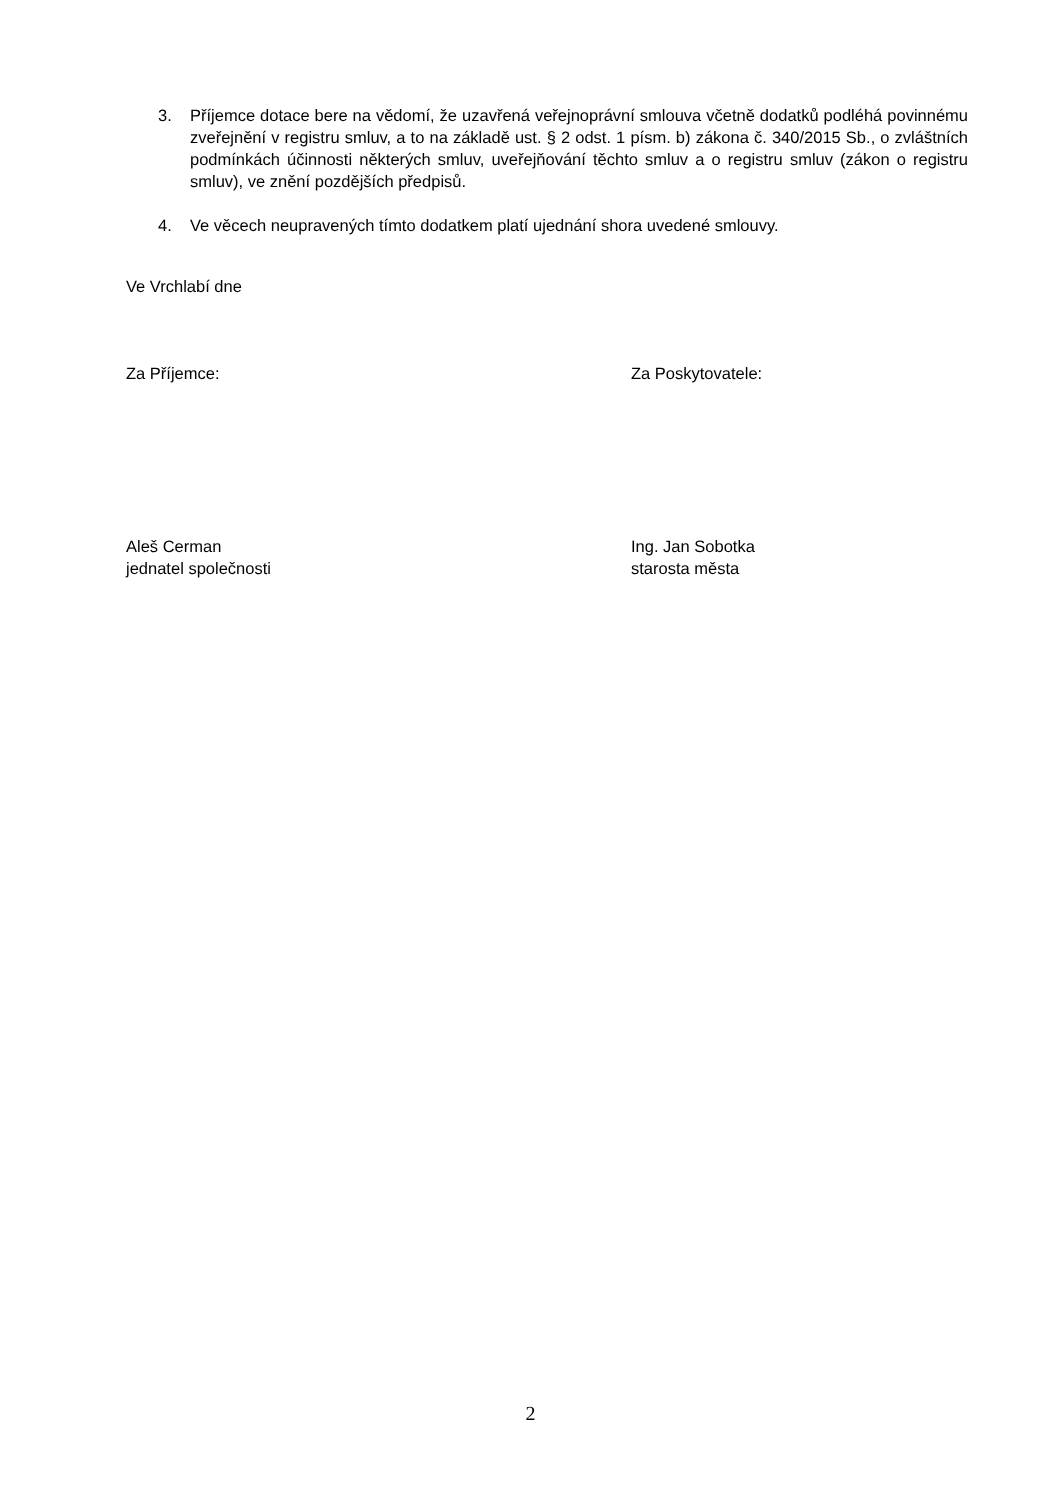3. Příjemce dotace bere na vědomí, že uzavřená veřejnoprávní smlouva včetně dodatků podléhá povinnému zveřejnění v registru smluv, a to na základě ust. § 2 odst. 1 písm. b) zákona č. 340/2015 Sb., o zvláštních podmínkách účinnosti některých smluv, uveřejňování těchto smluv a o registru smluv (zákon o registru smluv), ve znění pozdějších předpisů.
4. Ve věcech neupravených tímto dodatkem platí ujednání shora uvedené smlouvy.
Ve Vrchlabí dne
Za Příjemce: Za Poskytovatele:
Aleš Cerman
jednatel společnosti
Ing. Jan Sobotka
starosta města
2